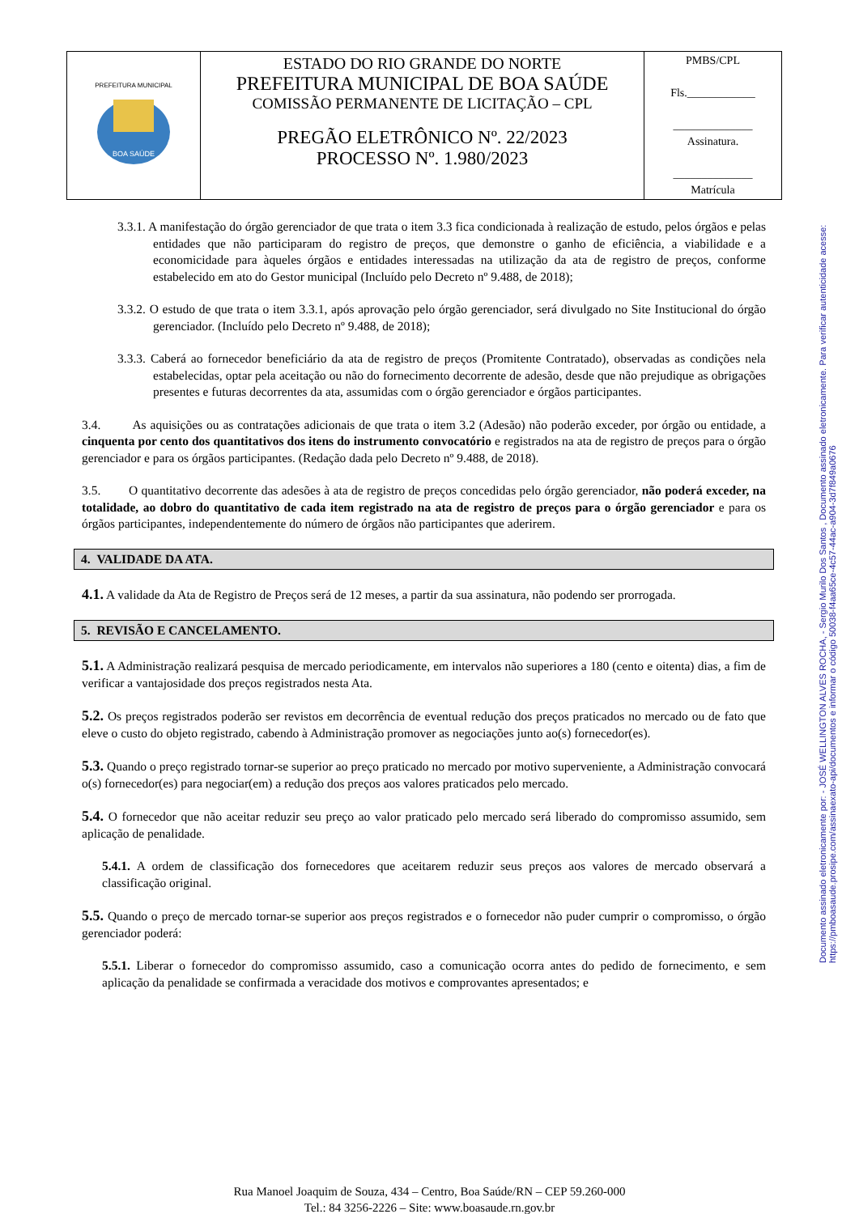| PREFEITURA MUNICIPAL BOA SAÚDE | ESTADO DO RIO GRANDE DO NORTE PREFEITURA MUNICIPAL DE BOA SAÚDE COMISSÃO PERMANENTE DE LICITAÇÃO – CPL PREGÃO ELETRÔNICO Nº. 22/2023 PROCESSO Nº. 1.980/2023 | PMBS/CPL Fls.____________ ______________ Assinatura. ______________ Matrícula |
Documento assinado eletronicamente por: - JOSÉ WELLINGTON ALVES ROCHA, - Sergio Murilo Dos Santos , Documento assinado eletronicamente. Para verificar autenticidade acesse: https://pmboasaude.prosipe.com/assinaexato-api/documentos e informar o código 50038-f4aa65ce-4c57-44ac-a904-3d7f849a0676
3.3.1. A manifestação do órgão gerenciador de que trata o item 3.3 fica condicionada à realização de estudo, pelos órgãos e pelas entidades que não participaram do registro de preços, que demonstre o ganho de eficiência, a viabilidade e a economicidade para àqueles órgãos e entidades interessadas na utilização da ata de registro de preços, conforme estabelecido em ato do Gestor municipal (Incluído pelo Decreto nº 9.488, de 2018);
3.3.2. O estudo de que trata o item 3.3.1, após aprovação pelo órgão gerenciador, será divulgado no Site Institucional do órgão gerenciador. (Incluído pelo Decreto nº 9.488, de 2018);
3.3.3. Caberá ao fornecedor beneficiário da ata de registro de preços (Promitente Contratado), observadas as condições nela estabelecidas, optar pela aceitação ou não do fornecimento decorrente de adesão, desde que não prejudique as obrigações presentes e futuras decorrentes da ata, assumidas com o órgão gerenciador e órgãos participantes.
3.4. As aquisições ou as contratações adicionais de que trata o item 3.2 (Adesão) não poderão exceder, por órgão ou entidade, a cinquenta por cento dos quantitativos dos itens do instrumento convocatório e registrados na ata de registro de preços para o órgão gerenciador e para os órgãos participantes. (Redação dada pelo Decreto nº 9.488, de 2018).
3.5. O quantitativo decorrente das adesões à ata de registro de preços concedidas pelo órgão gerenciador, não poderá exceder, na totalidade, ao dobro do quantitativo de cada item registrado na ata de registro de preços para o órgão gerenciador e para os órgãos participantes, independentemente do número de órgãos não participantes que aderirem.
4. VALIDADE DA ATA.
4.1. A validade da Ata de Registro de Preços será de 12 meses, a partir da sua assinatura, não podendo ser prorrogada.
5. REVISÃO E CANCELAMENTO.
5.1. A Administração realizará pesquisa de mercado periodicamente, em intervalos não superiores a 180 (cento e oitenta) dias, a fim de verificar a vantajosidade dos preços registrados nesta Ata.
5.2. Os preços registrados poderão ser revistos em decorrência de eventual redução dos preços praticados no mercado ou de fato que eleve o custo do objeto registrado, cabendo à Administração promover as negociações junto ao(s) fornecedor(es).
5.3. Quando o preço registrado tornar-se superior ao preço praticado no mercado por motivo superveniente, a Administração convocará o(s) fornecedor(es) para negociar(em) a redução dos preços aos valores praticados pelo mercado.
5.4. O fornecedor que não aceitar reduzir seu preço ao valor praticado pelo mercado será liberado do compromisso assumido, sem aplicação de penalidade.
5.4.1. A ordem de classificação dos fornecedores que aceitarem reduzir seus preços aos valores de mercado observará a classificação original.
5.5. Quando o preço de mercado tornar-se superior aos preços registrados e o fornecedor não puder cumprir o compromisso, o órgão gerenciador poderá:
5.5.1. Liberar o fornecedor do compromisso assumido, caso a comunicação ocorra antes do pedido de fornecimento, e sem aplicação da penalidade se confirmada a veracidade dos motivos e comprovantes apresentados; e
Rua Manoel Joaquim de Souza, 434 – Centro, Boa Saúde/RN – CEP 59.260-000
Tel.: 84 3256-2226 – Site: www.boasaude.rn.gov.br